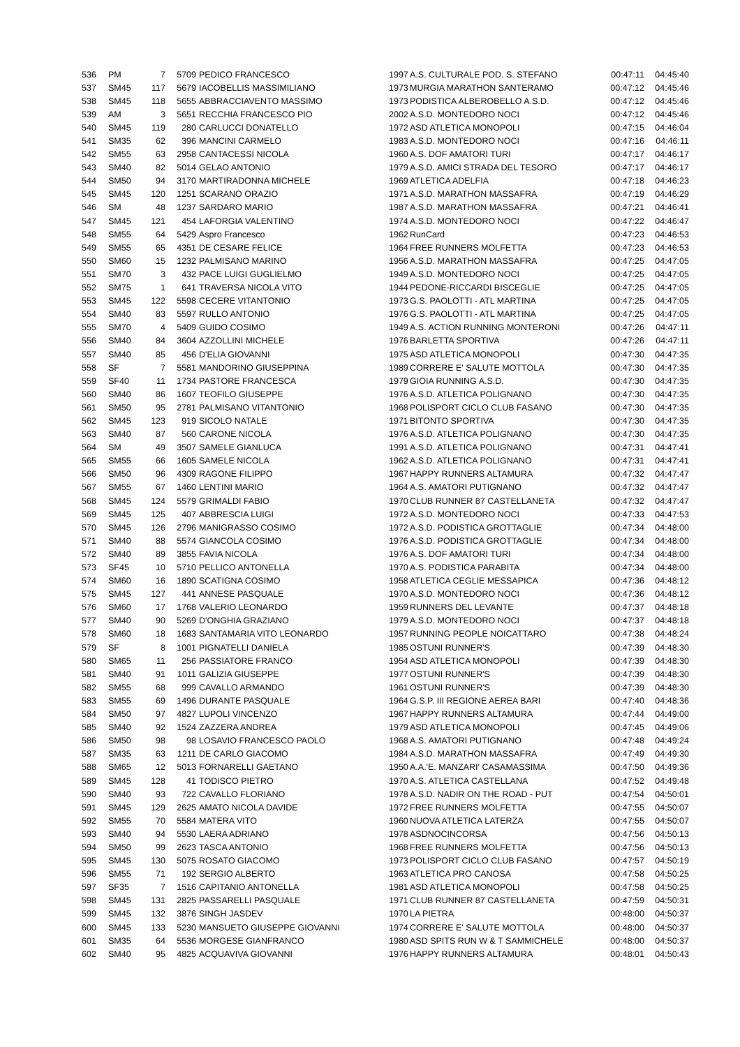| 536 | PM | 7 | 5709 | PEDICO FRANCESCO | 1997 | A.S. CULTURALE POD. S. STEFANO | 00:47:11 | 04:45:40 |
| 537 | SM45 | 117 | 5679 | IACOBELLIS MASSIMILIANO | 1973 | MURGIA MARATHON SANTERAMO | 00:47:12 | 04:45:46 |
| 538 | SM45 | 118 | 5655 | ABBRACCIAVENTO MASSIMO | 1973 | PODISTICA ALBEROBELLO A.S.D. | 00:47:12 | 04:45:46 |
| 539 | AM | 3 | 5651 | RECCHIA FRANCESCO PIO | 2002 | A.S.D. MONTEDORO NOCI | 00:47:12 | 04:45:46 |
| 540 | SM45 | 119 | 280 | CARLUCCI DONATELLO | 1972 | ASD ATLETICA MONOPOLI | 00:47:15 | 04:46:04 |
| 541 | SM35 | 62 | 396 | MANCINI CARMELO | 1983 | A.S.D. MONTEDORO NOCI | 00:47:16 | 04:46:11 |
| 542 | SM55 | 63 | 2958 | CANTACESSI NICOLA | 1960 | A.S. DOF AMATORI TURI | 00:47:17 | 04:46:17 |
| 543 | SM40 | 82 | 5014 | GELAO ANTONIO | 1979 | A.S.D. AMICI STRADA DEL TESORO | 00:47:17 | 04:46:17 |
| 544 | SM50 | 94 | 3170 | MARTIRADONNA MICHELE | 1969 | ATLETICA ADELFIA | 00:47:18 | 04:46:23 |
| 545 | SM45 | 120 | 1251 | SCARANO ORAZIO | 1971 | A.S.D. MARATHON MASSAFRA | 00:47:19 | 04:46:29 |
| 546 | SM | 48 | 1237 | SARDARO MARIO | 1987 | A.S.D. MARATHON MASSAFRA | 00:47:21 | 04:46:41 |
| 547 | SM45 | 121 | 454 | LAFORGIA VALENTINO | 1974 | A.S.D. MONTEDORO NOCI | 00:47:22 | 04:46:47 |
| 548 | SM55 | 64 | 5429 | Aspro Francesco | 1962 | RunCard | 00:47:23 | 04:46:53 |
| 549 | SM55 | 65 | 4351 | DE CESARE FELICE | 1964 | FREE RUNNERS MOLFETTA | 00:47:23 | 04:46:53 |
| 550 | SM60 | 15 | 1232 | PALMISANO MARINO | 1956 | A.S.D. MARATHON MASSAFRA | 00:47:25 | 04:47:05 |
| 551 | SM70 | 3 | 432 | PACE LUIGI GUGLIELMO | 1949 | A.S.D. MONTEDORO NOCI | 00:47:25 | 04:47:05 |
| 552 | SM75 | 1 | 641 | TRAVERSA NICOLA VITO | 1944 | PEDONE-RICCARDI BISCEGLIE | 00:47:25 | 04:47:05 |
| 553 | SM45 | 122 | 5598 | CECERE VITANTONIO | 1973 | G.S. PAOLOTTI - ATL MARTINA | 00:47:25 | 04:47:05 |
| 554 | SM40 | 83 | 5597 | RULLO ANTONIO | 1976 | G.S. PAOLOTTI - ATL MARTINA | 00:47:25 | 04:47:05 |
| 555 | SM70 | 4 | 5409 | GUIDO COSIMO | 1949 | A.S. ACTION RUNNING MONTERONI | 00:47:26 | 04:47:11 |
| 556 | SM40 | 84 | 3604 | AZZOLLINI MICHELE | 1976 | BARLETTA SPORTIVA | 00:47:26 | 04:47:11 |
| 557 | SM40 | 85 | 456 | D'ELIA GIOVANNI | 1975 | ASD ATLETICA MONOPOLI | 00:47:30 | 04:47:35 |
| 558 | SF | 7 | 5581 | MANDORINO GIUSEPPINA | 1989 | CORRERE E' SALUTE MOTTOLA | 00:47:30 | 04:47:35 |
| 559 | SF40 | 11 | 1734 | PASTORE FRANCESCA | 1979 | GIOIA RUNNING A.S.D. | 00:47:30 | 04:47:35 |
| 560 | SM40 | 86 | 1607 | TEOFILO GIUSEPPE | 1976 | A.S.D. ATLETICA POLIGNANO | 00:47:30 | 04:47:35 |
| 561 | SM50 | 95 | 2781 | PALMISANO VITANTONIO | 1968 | POLISPORT CICLO CLUB FASANO | 00:47:30 | 04:47:35 |
| 562 | SM45 | 123 | 919 | SICOLO NATALE | 1971 | BITONTO SPORTIVA | 00:47:30 | 04:47:35 |
| 563 | SM40 | 87 | 560 | CARONE NICOLA | 1976 | A.S.D. ATLETICA POLIGNANO | 00:47:30 | 04:47:35 |
| 564 | SM | 49 | 3507 | SAMELE GIANLUCA | 1991 | A.S.D. ATLETICA POLIGNANO | 00:47:31 | 04:47:41 |
| 565 | SM55 | 66 | 1605 | SAMELE NICOLA | 1962 | A.S.D. ATLETICA POLIGNANO | 00:47:31 | 04:47:41 |
| 566 | SM50 | 96 | 4309 | RAGONE FILIPPO | 1967 | HAPPY RUNNERS ALTAMURA | 00:47:32 | 04:47:47 |
| 567 | SM55 | 67 | 1460 | LENTINI MARIO | 1964 | A.S. AMATORI PUTIGNANO | 00:47:32 | 04:47:47 |
| 568 | SM45 | 124 | 5579 | GRIMALDI FABIO | 1970 | CLUB RUNNER 87 CASTELLANETA | 00:47:32 | 04:47:47 |
| 569 | SM45 | 125 | 407 | ABBRESCIA LUIGI | 1972 | A.S.D. MONTEDORO NOCI | 00:47:33 | 04:47:53 |
| 570 | SM45 | 126 | 2796 | MANIGRASSO COSIMO | 1972 | A.S.D. PODISTICA GROTTAGLIE | 00:47:34 | 04:48:00 |
| 571 | SM40 | 88 | 5574 | GIANCOLA COSIMO | 1976 | A.S.D. PODISTICA GROTTAGLIE | 00:47:34 | 04:48:00 |
| 572 | SM40 | 89 | 3855 | FAVIA NICOLA | 1976 | A.S. DOF AMATORI TURI | 00:47:34 | 04:48:00 |
| 573 | SF45 | 10 | 5710 | PELLICO ANTONELLA | 1970 | A.S. PODISTICA PARABITA | 00:47:34 | 04:48:00 |
| 574 | SM60 | 16 | 1890 | SCATIGNA COSIMO | 1958 | ATLETICA CEGLIE MESSAPICA | 00:47:36 | 04:48:12 |
| 575 | SM45 | 127 | 441 | ANNESE PASQUALE | 1970 | A.S.D. MONTEDORO NOCI | 00:47:36 | 04:48:12 |
| 576 | SM60 | 17 | 1768 | VALERIO LEONARDO | 1959 | RUNNERS DEL LEVANTE | 00:47:37 | 04:48:18 |
| 577 | SM40 | 90 | 5269 | D'ONGHIA GRAZIANO | 1979 | A.S.D. MONTEDORO NOCI | 00:47:37 | 04:48:18 |
| 578 | SM60 | 18 | 1683 | SANTAMARIA VITO LEONARDO | 1957 | RUNNING PEOPLE NOICATTARO | 00:47:38 | 04:48:24 |
| 579 | SF | 8 | 1001 | PIGNATELLI DANIELA | 1985 | OSTUNI RUNNER'S | 00:47:39 | 04:48:30 |
| 580 | SM65 | 11 | 256 | PASSIATORE FRANCO | 1954 | ASD ATLETICA MONOPOLI | 00:47:39 | 04:48:30 |
| 581 | SM40 | 91 | 1011 | GALIZIA GIUSEPPE | 1977 | OSTUNI RUNNER'S | 00:47:39 | 04:48:30 |
| 582 | SM55 | 68 | 999 | CAVALLO ARMANDO | 1961 | OSTUNI RUNNER'S | 00:47:39 | 04:48:30 |
| 583 | SM55 | 69 | 1496 | DURANTE PASQUALE | 1964 | G.S.P. III REGIONE AEREA BARI | 00:47:40 | 04:48:36 |
| 584 | SM50 | 97 | 4827 | LUPOLI VINCENZO | 1967 | HAPPY RUNNERS ALTAMURA | 00:47:44 | 04:49:00 |
| 585 | SM40 | 92 | 1524 | ZAZZERA ANDREA | 1979 | ASD ATLETICA MONOPOLI | 00:47:45 | 04:49:06 |
| 586 | SM50 | 98 | 98 | LOSAVIO FRANCESCO PAOLO | 1968 | A.S. AMATORI PUTIGNANO | 00:47:48 | 04:49:24 |
| 587 | SM35 | 63 | 1211 | DE CARLO GIACOMO | 1984 | A.S.D. MARATHON MASSAFRA | 00:47:49 | 04:49:30 |
| 588 | SM65 | 12 | 5013 | FORNARELLI GAETANO | 1950 | A.A.'E. MANZARI' CASAMASSIMA | 00:47:50 | 04:49:36 |
| 589 | SM45 | 128 | 41 | TODISCO PIETRO | 1970 | A.S. ATLETICA CASTELLANA | 00:47:52 | 04:49:48 |
| 590 | SM40 | 93 | 722 | CAVALLO FLORIANO | 1978 | A.S.D. NADIR ON THE ROAD - PUT | 00:47:54 | 04:50:01 |
| 591 | SM45 | 129 | 2625 | AMATO NICOLA DAVIDE | 1972 | FREE RUNNERS MOLFETTA | 00:47:55 | 04:50:07 |
| 592 | SM55 | 70 | 5584 | MATERA VITO | 1960 | NUOVA ATLETICA LATERZA | 00:47:55 | 04:50:07 |
| 593 | SM40 | 94 | 5530 | LAERA ADRIANO | 1978 | ASDNOCINCORSA | 00:47:56 | 04:50:13 |
| 594 | SM50 | 99 | 2623 | TASCA ANTONIO | 1968 | FREE RUNNERS MOLFETTA | 00:47:56 | 04:50:13 |
| 595 | SM45 | 130 | 5075 | ROSATO GIACOMO | 1973 | POLISPORT CICLO CLUB FASANO | 00:47:57 | 04:50:19 |
| 596 | SM55 | 71 | 192 | SERGIO ALBERTO | 1963 | ATLETICA PRO CANOSA | 00:47:58 | 04:50:25 |
| 597 | SF35 | 7 | 1516 | CAPITANIO ANTONELLA | 1981 | ASD ATLETICA MONOPOLI | 00:47:58 | 04:50:25 |
| 598 | SM45 | 131 | 2825 | PASSARELLI PASQUALE | 1971 | CLUB RUNNER 87 CASTELLANETA | 00:47:59 | 04:50:31 |
| 599 | SM45 | 132 | 3876 | SINGH JASDEV | 1970 | LA PIETRA | 00:48:00 | 04:50:37 |
| 600 | SM45 | 133 | 5230 | MANSUETO GIUSEPPE GIOVANNI | 1974 | CORRERE E' SALUTE MOTTOLA | 00:48:00 | 04:50:37 |
| 601 | SM35 | 64 | 5536 | MORGESE GIANFRANCO | 1980 | ASD SPITS RUN W & T SAMMICHELE | 00:48:00 | 04:50:37 |
| 602 | SM40 | 95 | 4825 | ACQUAVIVA GIOVANNI | 1976 | HAPPY RUNNERS ALTAMURA | 00:48:01 | 04:50:43 |